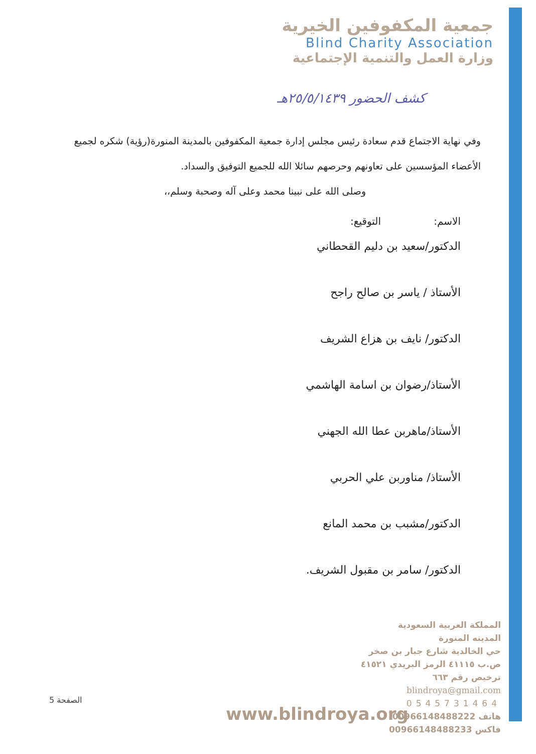جمعية المكفوفين الخيرية
Blind Charity Association
وزارة العمل والتنمية الإجتماعية
كشف الحضور ٢٥/٥/١٤٣٩هـ
وفي نهاية الاجتماع قدم سعادة رئيس مجلس إدارة جمعية المكفوفين بالمدينة المنورة(رؤية) شكره لجميع الأعضاء المؤسسين على تعاونهم وحرصهم سائلا الله للجميع التوفيق والسداد.
وصلى الله على نبينا محمد وعلى آله وصحبة وسلم،،
الاسم: التوقيع:
الدكتور/سعيد بن دليم القحطاني
الأستاذ / ياسر بن صالح راجح
الدكتور/ نايف بن هزاع الشريف
الأستاذ/رضوان بن اسامة الهاشمي
الأستاذ/ماهربن عطا الله الجهني
الأستاذ/ مناوربن علي الحربي
الدكتور/مشبب بن محمد المانع
الدكتور/ سامر بن مقبول الشريف.
المملكة العربية السعودية
المدينه المنورة
حي الخالدية شارع جبار بن صخر
ص.ب ٤١١١٥ الرمز البريدي ٤١٥٢١
ترخيص رقم ٦٦٣
blindroya@gmail.com
0545731464
هاتف 00966148488222
فاكس 00966148488233
www.blindroya.org
5 الصفحة